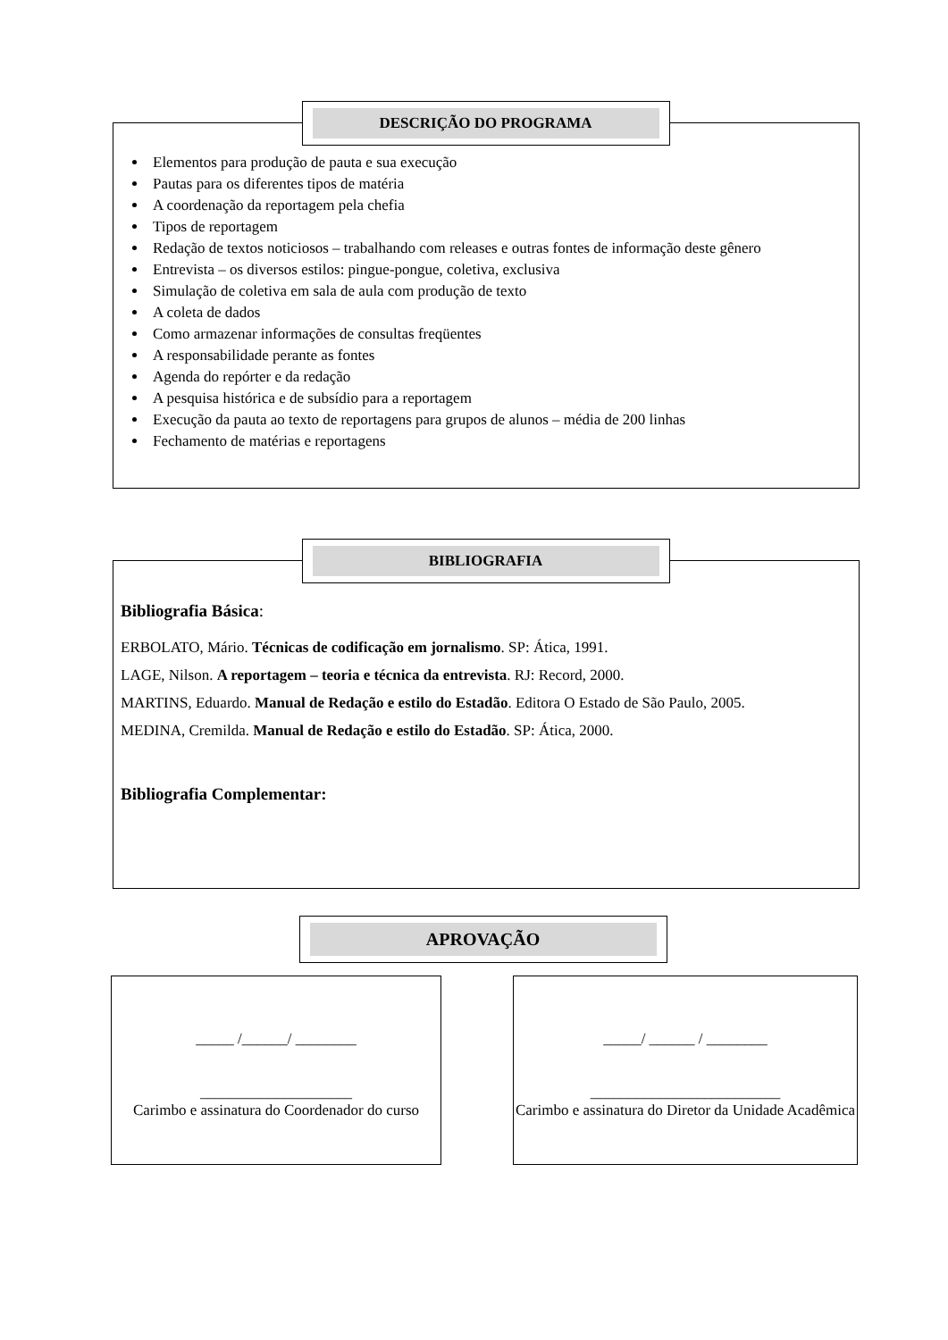DESCRIÇÃO DO PROGRAMA
Elementos para produção de pauta e sua execução
Pautas para os diferentes tipos de matéria
A coordenação da reportagem pela chefia
Tipos de reportagem
Redação de textos noticiosos – trabalhando com releases e outras fontes de informação deste gênero
Entrevista – os diversos estilos: pingue-pongue, coletiva, exclusiva
Simulação de coletiva em sala de aula com produção de texto
A coleta de dados
Como armazenar informações de consultas freqüentes
A responsabilidade perante as fontes
Agenda do repórter e da redação
A pesquisa histórica e de subsídio para a reportagem
Execução da pauta ao texto de reportagens para grupos de alunos – média de 200 linhas
Fechamento de matérias e reportagens
BIBLIOGRAFIA
Bibliografia Básica:
ERBOLATO, Mário. Técnicas de codificação em jornalismo. SP: Ática, 1991.
LAGE, Nilson. A reportagem – teoria e técnica da entrevista. RJ: Record, 2000.
MARTINS, Eduardo. Manual de Redação e estilo do Estadão. Editora O Estado de São Paulo, 2005.
MEDINA, Cremilda. Manual de Redação e estilo do Estadão. SP: Ática, 2000.
Bibliografia Complementar:
APROVAÇÃO
_____ /______/ ________
____________________
Carimbo e assinatura do Coordenador do curso
_____/ ______ / ________
_________________________
Carimbo e assinatura do Diretor da Unidade Acadêmica